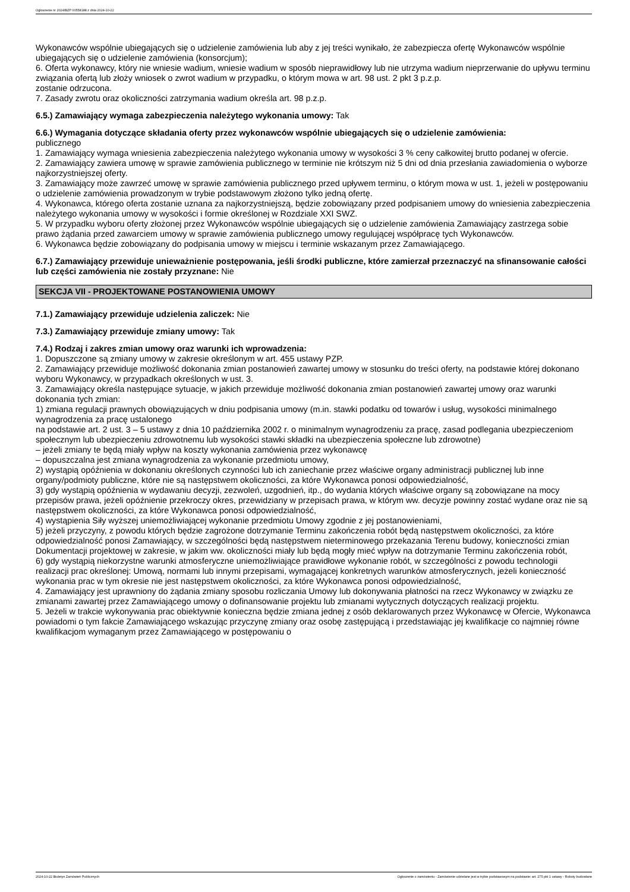Ogłoszenie nr 2024/BZP 00558188 z dnia 2024-10-22
Wykonawców wspólnie ubiegających się o udzielenie zamówienia lub aby z jej treści wynikało, że zabezpiecza ofertę Wykonawców wspólnie ubiegających się o udzielenie zamówienia (konsorcjum);
6. Oferta wykonawcy, który nie wniesie wadium, wniesie wadium w sposób nieprawidłowy lub nie utrzyma wadium nieprzerwanie do upływu terminu związania ofertą lub złoży wniosek o zwrot wadium w przypadku, o którym mowa w art. 98 ust. 2 pkt 3 p.z.p.
zostanie odrzucona.
7. Zasady zwrotu oraz okoliczności zatrzymania wadium określa art. 98 p.z.p.
6.5.) Zamawiający wymaga zabezpieczenia należytego wykonania umowy: Tak
6.6.) Wymagania dotyczące składania oferty przez wykonawców wspólnie ubiegających się o udzielenie zamówienia:
publicznego
1. Zamawiający wymaga wniesienia zabezpieczenia należytego wykonania umowy w wysokości 3 % ceny całkowitej brutto podanej w ofercie.
2. Zamawiający zawiera umowę w sprawie zamówienia publicznego w terminie nie krótszym niż 5 dni od dnia przesłania zawiadomienia o wyborze najkorzystniejszej oferty.
3. Zamawiający może zawrzeć umowę w sprawie zamówienia publicznego przed upływem terminu, o którym mowa w ust. 1, jeżeli w postępowaniu o udzielenie zamówienia prowadzonym w trybie podstawowym złożono tylko jedną ofertę.
4. Wykonawca, którego oferta zostanie uznana za najkorzystniejszą, będzie zobowiązany przed podpisaniem umowy do wniesienia zabezpieczenia należytego wykonania umowy w wysokości i formie określonej w Rozdziale XXI SWZ.
5. W przypadku wyboru oferty złożonej przez Wykonawców wspólnie ubiegających się o udzielenie zamówienia Zamawiający zastrzega sobie prawo żądania przed zawarciem umowy w sprawie zamówienia publicznego umowy regulującej współpracę tych Wykonawców.
6. Wykonawca będzie zobowiązany do podpisania umowy w miejscu i terminie wskazanym przez Zamawiającego.
6.7.) Zamawiający przewiduje unieważnienie postępowania, jeśli środki publiczne, które zamierzał przeznaczyć na sfinansowanie całości lub części zamówienia nie zostały przyznane: Nie
SEKCJA VII - PROJEKTOWANE POSTANOWIENIA UMOWY
7.1.) Zamawiający przewiduje udzielenia zaliczek: Nie
7.3.) Zamawiający przewiduje zmiany umowy: Tak
7.4.) Rodzaj i zakres zmian umowy oraz warunki ich wprowadzenia:
1. Dopuszczone są zmiany umowy w zakresie określonym w art. 455 ustawy PZP.
2. Zamawiający przewiduje możliwość dokonania zmian postanowień zawartej umowy w stosunku do treści oferty, na podstawie której dokonano wyboru Wykonawcy, w przypadkach określonych w ust. 3.
3. Zamawiający określa następujące sytuacje, w jakich przewiduje możliwość dokonania zmian postanowień zawartej umowy oraz warunki dokonania tych zmian:
1) zmiana regulacji prawnych obowiązujących w dniu podpisania umowy (m.in. stawki podatku od towarów i usług, wysokości minimalnego wynagrodzenia za pracę ustalonego
na podstawie art. 2 ust. 3 – 5 ustawy z dnia 10 października 2002 r. o minimalnym wynagrodzeniu za pracę, zasad podlegania ubezpieczeniom społecznym lub ubezpieczeniu zdrowotnemu lub wysokości stawki składki na ubezpieczenia społeczne lub zdrowotne)
– jeżeli zmiany te będą miały wpływ na koszty wykonania zamówienia przez wykonawcę
– dopuszczalna jest zmiana wynagrodzenia za wykonanie przedmiotu umowy,
2) wystąpią opóźnienia w dokonaniu określonych czynności lub ich zaniechanie przez właściwe organy administracji publicznej lub inne organy/podmioty publiczne, które nie są następstwem okoliczności, za które Wykonawca ponosi odpowiedzialność,
3) gdy wystąpią opóźnienia w wydawaniu decyzji, zezwoleń, uzgodnień, itp., do wydania których właściwe organy są zobowiązane na mocy przepisów prawa, jeżeli opóźnienie przekroczy okres, przewidziany w przepisach prawa, w którym ww. decyzje powinny zostać wydane oraz nie są następstwem okoliczności, za które Wykonawca ponosi odpowiedzialność,
4) wystąpienia Siły wyższej uniemożliwiającej wykonanie przedmiotu Umowy zgodnie z jej postanowieniami,
5) jeżeli przyczyny, z powodu których będzie zagrożone dotrzymanie Terminu zakończenia robót będą następstwem okoliczności, za które odpowiedzialność ponosi Zamawiający, w szczególności będą następstwem nieterminowego przekazania Terenu budowy, konieczności zmian Dokumentacji projektowej w zakresie, w jakim ww. okoliczności miały lub będą mogły mieć wpływ na dotrzymanie Terminu zakończenia robót,
6) gdy wystąpią niekorzystne warunki atmosferyczne uniemożliwiające prawidłowe wykonanie robót, w szczególności z powodu technologii realizacji prac określonej: Umową, normami lub innymi przepisami, wymagającej konkretnych warunków atmosferycznych, jeżeli konieczność wykonania prac w tym okresie nie jest następstwem okoliczności, za które Wykonawca ponosi odpowiedzialność,
4. Zamawiający jest uprawniony do żądania zmiany sposobu rozliczania Umowy lub dokonywania płatności na rzecz Wykonawcy w związku ze zmianami zawartej przez Zamawiającego umowy o dofinansowanie projektu lub zmianami wytycznych dotyczących realizacji projektu.
5. Jeżeli w trakcie wykonywania prac obiektywnie konieczna będzie zmiana jednej z osób deklarowanych przez Wykonawcę w Ofercie, Wykonawca powiadomi o tym fakcie Zamawiającego wskazując przyczynę zmiany oraz osobę zastępującą i przedstawiając jej kwalifikacje co najmniej równe kwalifikacjom wymaganym przez Zamawiającego w postępowaniu o
2024-10-22 Biuletyn Zamówień Publicznych Ogłoszenie o zamówieniu - Zamówienie udzielane jest w trybie podstawowym na podstawie: art. 275 pkt 1 ustawy - Roboty budowlane